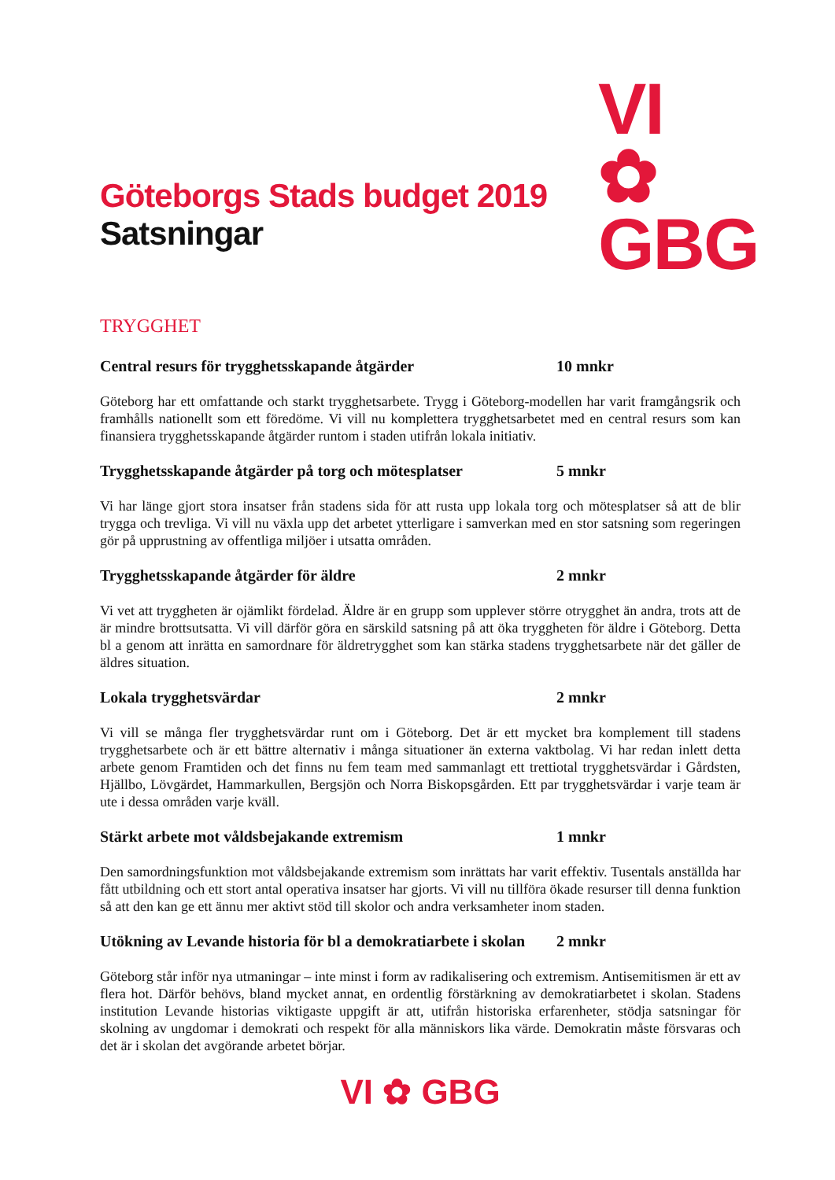VI ✿
GBG
Göteborgs Stads budget 2019
Satsningar
TRYGGHET
Central resurs för trygghetsskapande åtgärder 10 mnkr
Göteborg har ett omfattande och starkt trygghetsarbete. Trygg i Göteborg-modellen har varit framgångsrik och framhålls nationellt som ett föredöme. Vi vill nu komplettera trygghetsarbetet med en central resurs som kan finansiera trygghetsskapande åtgärder runtom i staden utifrån lokala initiativ.
Trygghetsskapande åtgärder på torg och mötesplatser 5 mnkr
Vi har länge gjort stora insatser från stadens sida för att rusta upp lokala torg och mötesplatser så att de blir trygga och trevliga. Vi vill nu växla upp det arbetet ytterligare i samverkan med en stor satsning som regeringen gör på upprustning av offentliga miljöer i utsatta områden.
Trygghetsskapande åtgärder för äldre 2 mnkr
Vi vet att tryggheten är ojämlikt fördelad. Äldre är en grupp som upplever större otrygghet än andra, trots att de är mindre brottsutsatta. Vi vill därför göra en särskild satsning på att öka tryggheten för äldre i Göteborg. Detta bl a genom att inrätta en samordnare för äldretrygghet som kan stärka stadens trygghetsarbete när det gäller de äldres situation.
Lokala trygghetsvärdar 2 mnkr
Vi vill se många fler trygghetsvärdar runt om i Göteborg. Det är ett mycket bra komplement till stadens trygghetsarbete och är ett bättre alternativ i många situationer än externa vaktbolag. Vi har redan inlett detta arbete genom Framtiden och det finns nu fem team med sammanlagt ett trettiotal trygghetsvärdar i Gårdsten, Hjällbo, Lövgärdet, Hammarkullen, Bergsjön och Norra Biskopsgården. Ett par trygghetsvärdar i varje team är ute i dessa områden varje kväll.
Stärkt arbete mot våldsbejakande extremism 1 mnkr
Den samordningsfunktion mot våldsbejakande extremism som inrättats har varit effektiv. Tusentals anställda har fått utbildning och ett stort antal operativa insatser har gjorts. Vi vill nu tillföra ökade resurser till denna funktion så att den kan ge ett ännu mer aktivt stöd till skolor och andra verksamheter inom staden.
Utökning av Levande historia för bl a demokratiarbete i skolan 2 mnkr
Göteborg står inför nya utmaningar – inte minst i form av radikalisering och extremism. Antisemitismen är ett av flera hot. Därför behövs, bland mycket annat, en ordentlig förstärkning av demokratiarbetet i skolan. Stadens institution Levande historias viktigaste uppgift är att, utifrån historiska erfarenheter, stödja satsningar för skolning av ungdomar i demokrati och respekt för alla människors lika värde. Demokratin måste försvaras och det är i skolan det avgörande arbetet börjar.
VI ✿ GBG